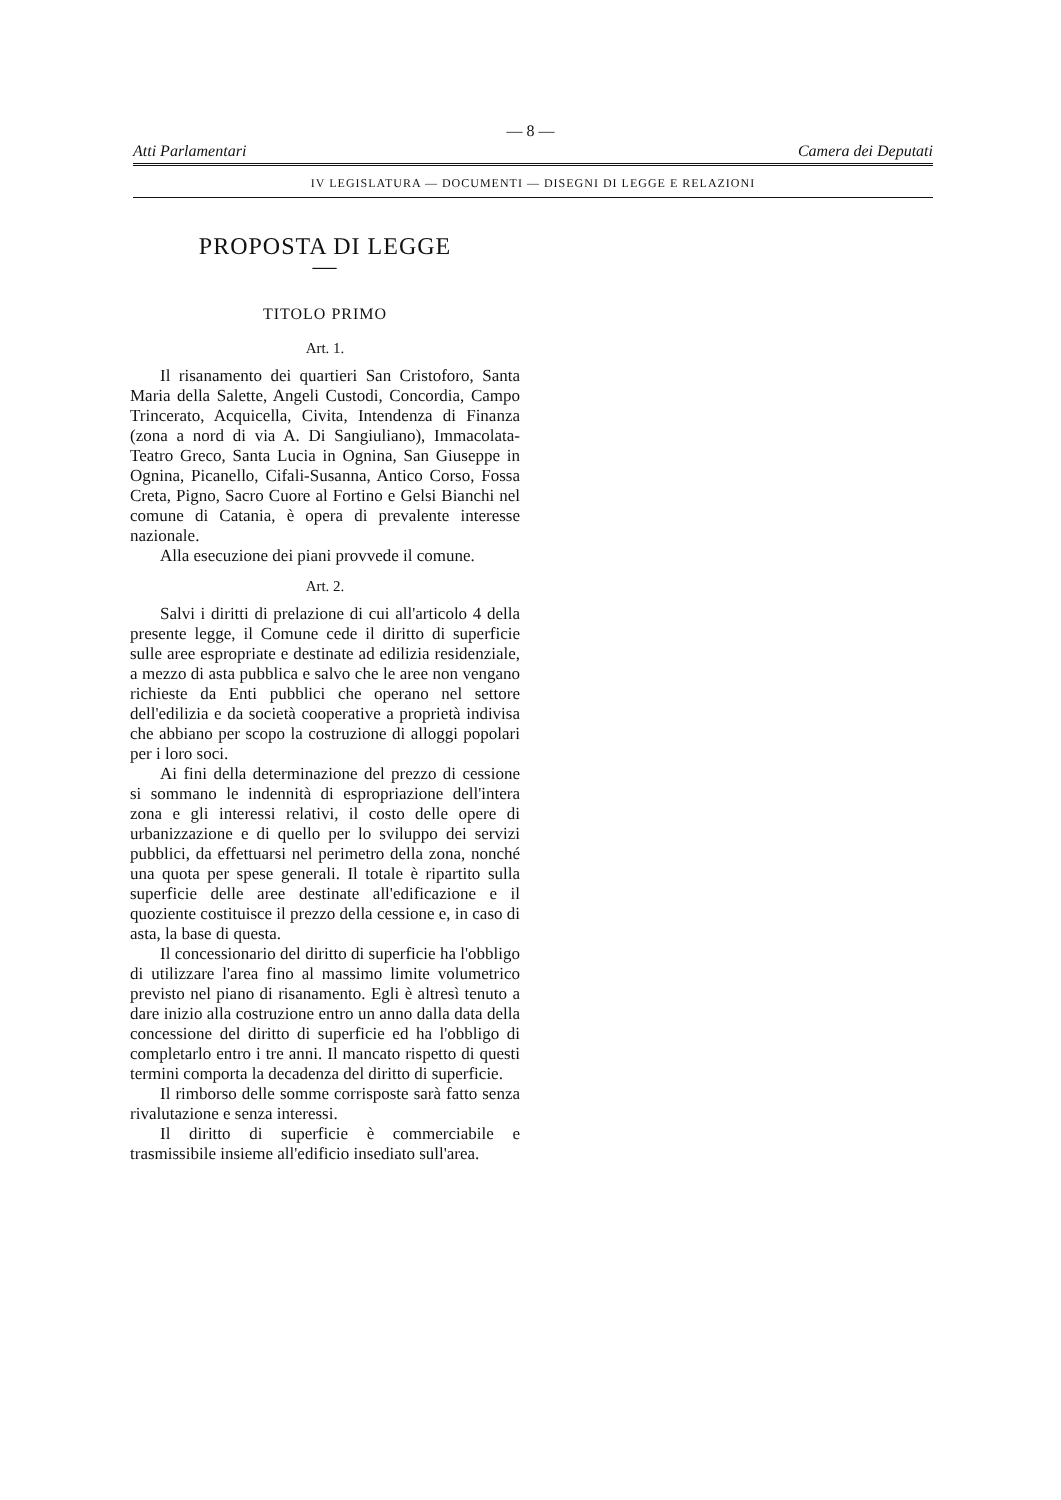— 8 —
Atti Parlamentari Camera dei Deputati
IV LEGISLATURA — DOCUMENTI — DISEGNI DI LEGGE E RELAZIONI
PROPOSTA DI LEGGE
—
TITOLO PRIMO
Art. 1.
Il risanamento dei quartieri San Cristoforo, Santa Maria della Salette, Angeli Custodi, Concordia, Campo Trincerato, Acquicella, Civita, Intendenza di Finanza (zona a nord di via A. Di Sangiuliano), Immacolata-Teatro Greco, Santa Lucia in Ognina, San Giuseppe in Ognina, Picanello, Cifali-Susanna, Antico Corso, Fossa Creta, Pigno, Sacro Cuore al Fortino e Gelsi Bianchi nel comune di Catania, è opera di prevalente interesse nazionale.
Alla esecuzione dei piani provvede il comune.
Art. 2.
Salvi i diritti di prelazione di cui all'articolo 4 della presente legge, il Comune cede il diritto di superficie sulle aree espropriate e destinate ad edilizia residenziale, a mezzo di asta pubblica e salvo che le aree non vengano richieste da Enti pubblici che operano nel settore dell'edilizia e da società cooperative a proprietà indivisa che abbiano per scopo la costruzione di alloggi popolari per i loro soci.
Ai fini della determinazione del prezzo di cessione si sommano le indennità di espropriazione dell'intera zona e gli interessi relativi, il costo delle opere di urbanizzazione e di quello per lo sviluppo dei servizi pubblici, da effettuarsi nel perimetro della zona, nonché una quota per spese generali. Il totale è ripartito sulla superficie delle aree destinate all'edificazione e il quoziente costituisce il prezzo della cessione e, in caso di asta, la base di questa.
Il concessionario del diritto di superficie ha l'obbligo di utilizzare l'area fino al massimo limite volumetrico previsto nel piano di risanamento. Egli è altresì tenuto a dare inizio alla costruzione entro un anno dalla data della concessione del diritto di superficie ed ha l'obbligo di completarlo entro i tre anni. Il mancato rispetto di questi termini comporta la decadenza del diritto di superficie.
Il rimborso delle somme corrisposte sarà fatto senza rivalutazione e senza interessi.
Il diritto di superficie è commerciabile e trasmissibile insieme all'edificio insediato sull'area.